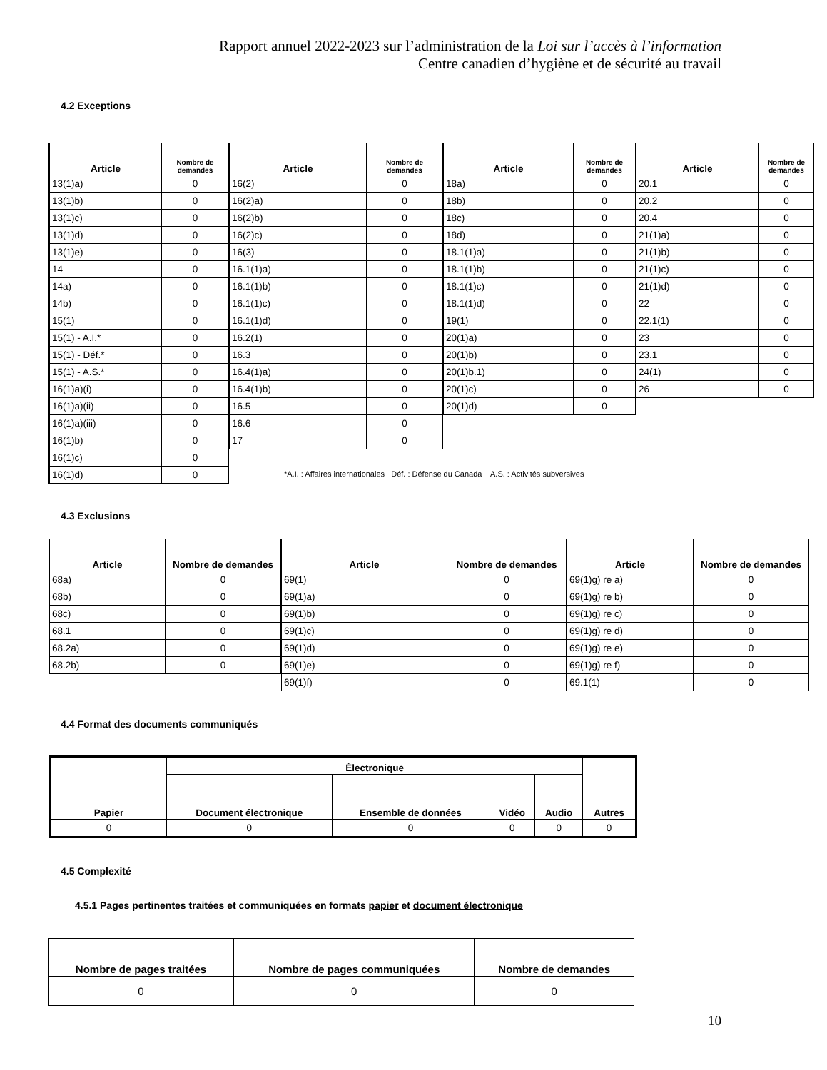Rapport annuel 2022-2023 sur l’administration de la Loi sur l’accès à l’information
Centre canadien d’hygiène et de sécurité au travail
4.2 Exceptions
| Article | Nombre de demandes |
| --- | --- |
| 13(1)a) | 0 |
| 13(1)b) | 0 |
| 13(1)c) | 0 |
| 13(1)d) | 0 |
| 13(1)e) | 0 |
| 14 | 0 |
| 14a) | 0 |
| 14b) | 0 |
| 15(1) | 0 |
| 15(1) - A.I.* | 0 |
| 15(1) - Déf.* | 0 |
| 15(1) - A.S.* | 0 |
| 16(1)a)(i) | 0 |
| 16(1)a)(ii) | 0 |
| 16(1)a)(iii) | 0 |
| 16(1)b) | 0 |
| 16(1)c) | 0 |
| 16(1)d) | 0 |
| Article | Nombre de demandes |
| --- | --- |
| 16(2) | 0 |
| 16(2)a) | 0 |
| 16(2)b) | 0 |
| 16(2)c) | 0 |
| 16(3) | 0 |
| 16.1(1)a) | 0 |
| 16.1(1)b) | 0 |
| 16.1(1)c) | 0 |
| 16.1(1)d) | 0 |
| 16.2(1) | 0 |
| 16.3 | 0 |
| 16.4(1)a) | 0 |
| 16.4(1)b) | 0 |
| 16.5 | 0 |
| 16.6 | 0 |
| 17 | 0 |
| Article | Nombre de demandes |
| --- | --- |
| 18a) | 0 |
| 18b) | 0 |
| 18c) | 0 |
| 18d) | 0 |
| 18.1(1)a) | 0 |
| 18.1(1)b) | 0 |
| 18.1(1)c) | 0 |
| 18.1(1)d) | 0 |
| 19(1) | 0 |
| 20(1)a) | 0 |
| 20(1)b) | 0 |
| 20(1)b.1) | 0 |
| 20(1)c) | 0 |
| 20(1)d) | 0 |
| Article | Nombre de demandes |
| --- | --- |
| 20.1 | 0 |
| 20.2 | 0 |
| 20.4 | 0 |
| 21(1)a) | 0 |
| 21(1)b) | 0 |
| 21(1)c) | 0 |
| 21(1)d) | 0 |
| 22 | 0 |
| 22.1(1) | 0 |
| 23 | 0 |
| 23.1 | 0 |
| 24(1) | 0 |
| 26 | 0 |
*A.I. : Affaires internationales Déf. : Défense du Canada A.S. : Activités subversives
4.3 Exclusions
| Article | Nombre de demandes |
| --- | --- |
| 68a) | 0 |
| 68b) | 0 |
| 68c) | 0 |
| 68.1 | 0 |
| 68.2a) | 0 |
| 68.2b) | 0 |
| Article | Nombre de demandes |
| --- | --- |
| 69(1) | 0 |
| 69(1)a) | 0 |
| 69(1)b) | 0 |
| 69(1)c) | 0 |
| 69(1)d) | 0 |
| 69(1)e) | 0 |
| 69(1)f) | 0 |
| Article | Nombre de demandes |
| --- | --- |
| 69(1)g) re a) | 0 |
| 69(1)g) re b) | 0 |
| 69(1)g) re c) | 0 |
| 69(1)g) re d) | 0 |
| 69(1)g) re e) | 0 |
| 69(1)g) re f) | 0 |
| 69.1(1) | 0 |
4.4 Format des documents communiqués
| Papier | Électronique | | | | Autres |
| --- | --- | --- | --- | --- | --- |
| | Document électronique | Ensemble de données | Vidéo | Audio | |
| 0 | 0 | 0 | 0 | 0 | 0 |
4.5 Complexité
4.5.1 Pages pertinentes traitées et communiquées en formats papier et document électronique
| Nombre de pages traitées | Nombre de pages communiquées | Nombre de demandes |
| --- | --- | --- |
| 0 | 0 | 0 |
10